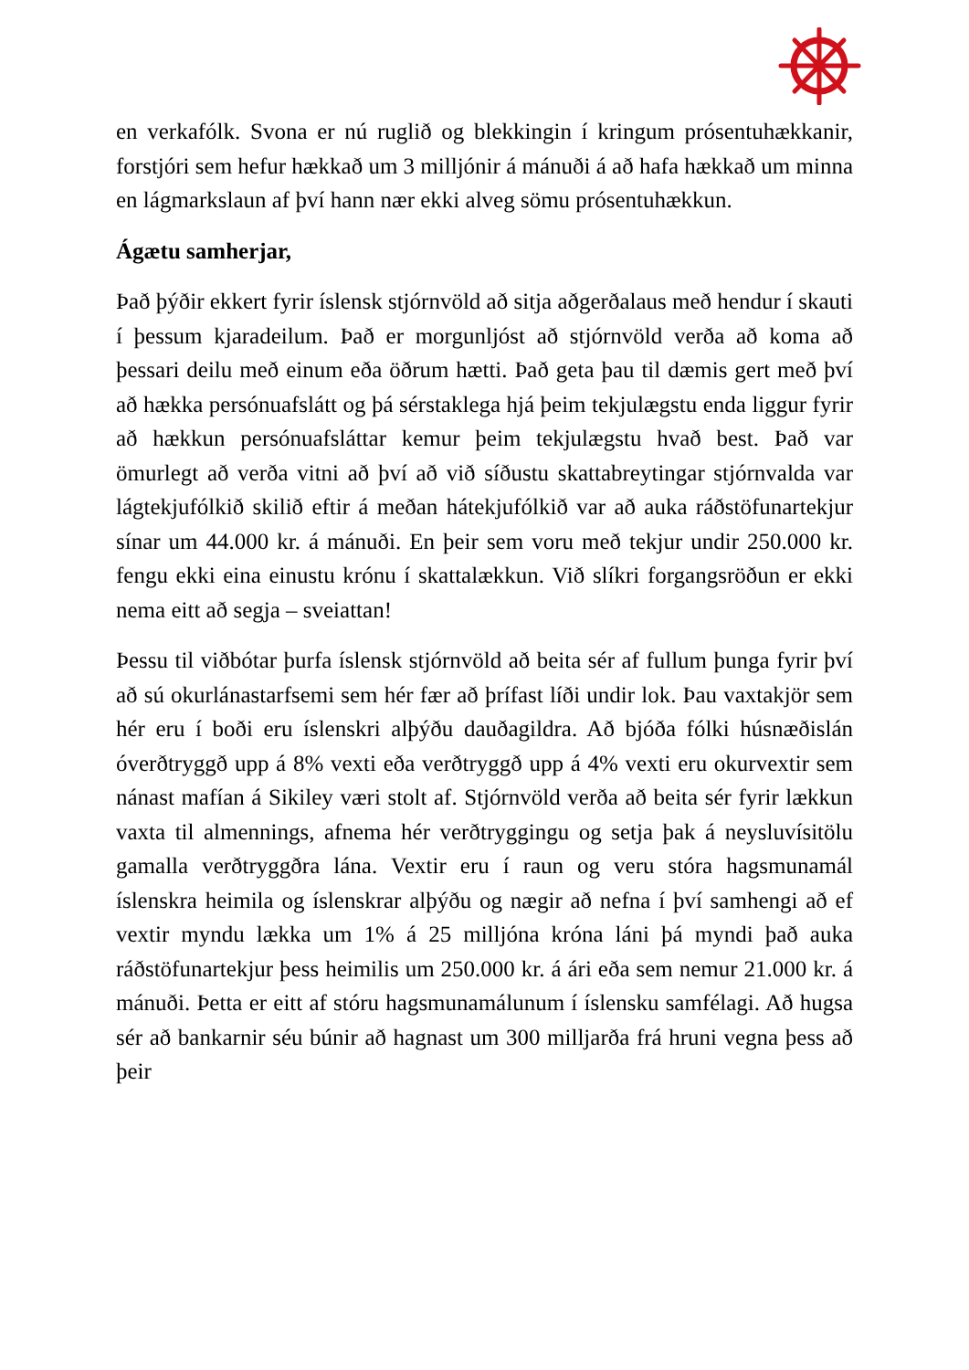en verkafólk. Svona er nú ruglið og blekkingin í kringum prósentuhækkanir, forstjóri sem hefur hækkað um 3 milljónir á mánuði á að hafa hækkað um minna en lágmarkslaun af því hann nær ekki alveg sömu prósentuhækkun.
Ágætu samherjar,
Það þýðir ekkert fyrir íslensk stjórnvöld að sitja aðgerðalaus með hendur í skauti í þessum kjaradeilum. Það er morgunljóst að stjórnvöld verða að koma að þessari deilu með einum eða öðrum hætti. Það geta þau til dæmis gert með því að hækka persónuafslátt og þá sérstaklega hjá þeim tekjulægstu enda liggur fyrir að hækkun persónuafsláttar kemur þeim tekjulægstu hvað best. Það var ömurlegt að verða vitni að því að við síðustu skattabreytingar stjórnvalda var lágtekjufólkið skilið eftir á meðan hátekjufólkið var að auka ráðstöfunartekjur sínar um 44.000 kr. á mánuði. En þeir sem voru með tekjur undir 250.000 kr. fengu ekki eina einustu krónu í skattalækkun. Við slíkri forgangsröðun er ekki nema eitt að segja – sveiattan!
Þessu til viðbótar þurfa íslensk stjórnvöld að beita sér af fullum þunga fyrir því að sú okurlánastarfsemi sem hér fær að þrífast líði undir lok. Þau vaxtakjör sem hér eru í boði eru íslenskri alþýðu dauðagildra. Að bjóða fólki húsnæðislán óverðtryggð upp á 8% vexti eða verðtryggð upp á 4% vexti eru okurvextir sem nánast mafían á Sikiley væri stolt af. Stjórnvöld verða að beita sér fyrir lækkun vaxta til almennings, afnema hér verðtryggingu og setja þak á neysluvísitölu gamalla verðtryggðra lána. Vextir eru í raun og veru stóra hagsmunamál íslenskra heimila og íslenskrar alþýðu og nægir að nefna í því samhengi að ef vextir myndu lækka um 1% á 25 milljóna króna láni þá myndi það auka ráðstöfunartekjur þess heimilis um 250.000 kr. á ári eða sem nemur 21.000 kr. á mánuði. Þetta er eitt af stóru hagsmunamálunum í íslensku samfélagi. Að hugsa sér að bankarnir séu búnir að hagnast um 300 milljarða frá hruni vegna þess að þeir